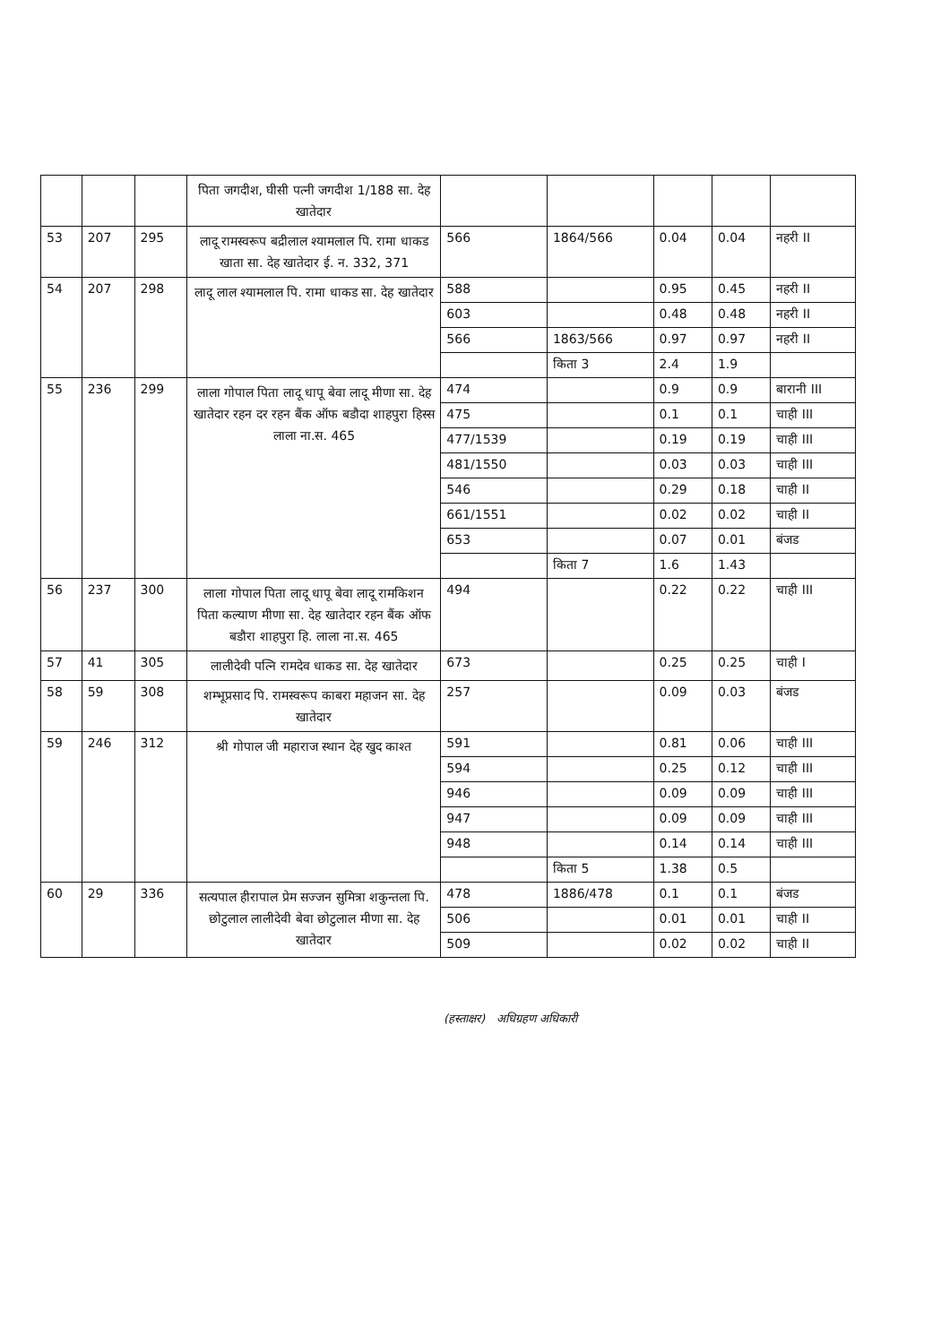| | | | पिता जगदीश, घीसी पत्नी जगदीश 1/188 सा. देह खातेदार | | | | | |
| 53 | 207 | 295 | लादू रामस्वरूप बद्रीलाल श्यामलाल पि. रामा धाकड खाता सा. देह खातेदार ई. न. 332, 371 | 566 | 1864/566 | 0.04 | 0.04 | नहरी II |
| 54 | 207 | 298 | लादू लाल श्यामलाल पि. रामा धाकड सा. देह खातेदार | 588 | | 0.95 | 0.45 | नहरी II |
| | | | | 603 | | 0.48 | 0.48 | नहरी II |
| | | | | 566 | 1863/566 | 0.97 | 0.97 | नहरी II |
| | | | | | किता 3 | 2.4 | 1.9 | |
| 55 | 236 | 299 | लाला गोपाल पिता लादू धापू बेवा लादू मीणा सा. देह खातेदार रहन दर रहन बैंक ऑफ बडौदा शाहपुरा हिस्स लाला ना.स. 465 | 474 | | 0.9 | 0.9 | बारानी III |
| | | | | 475 | | 0.1 | 0.1 | चाही III |
| | | | | 477/1539 | | 0.19 | 0.19 | चाही III |
| | | | | 481/1550 | | 0.03 | 0.03 | चाही III |
| | | | | 546 | | 0.29 | 0.18 | चाही II |
| | | | | 661/1551 | | 0.02 | 0.02 | चाही II |
| | | | | 653 | | 0.07 | 0.01 | बंजड |
| | | | | | किता 7 | 1.6 | 1.43 | |
| 56 | 237 | 300 | लाला गोपाल पिता लादू धापू बेवा लादू रामकिशन पिता कल्याण मीणा सा. देह खातेदार रहन बैंक ऑफ बडौरा शाहपुरा हि. लाला ना.स. 465 | 494 | | 0.22 | 0.22 | चाही III |
| 57 | 41 | 305 | लालीदेवी पत्नि रामदेव धाकड सा. देह खातेदार | 673 | | 0.25 | 0.25 | चाही I |
| 58 | 59 | 308 | शम्भूप्रसाद पि. रामस्वरूप काबरा महाजन सा. देह खातेदार | 257 | | 0.09 | 0.03 | बंजड |
| 59 | 246 | 312 | श्री गोपाल जी महाराज स्थान देह खुद काश्त | 591 | | 0.81 | 0.06 | चाही III |
| | | | | 594 | | 0.25 | 0.12 | चाही III |
| | | | | 946 | | 0.09 | 0.09 | चाही III |
| | | | | 947 | | 0.09 | 0.09 | चाही III |
| | | | | 948 | | 0.14 | 0.14 | चाही III |
| | | | | | किता 5 | 1.38 | 0.5 | |
| 60 | 29 | 336 | सत्यपाल हीरापाल प्रेम सज्जन सुमित्रा शकुन्तला पि. छोटुलाल लालीदेवी बेवा छोटुलाल मीणा सा. देह खातेदार | 478 | 1886/478 | 0.1 | 0.1 | बंजड |
| | | | | 506 | | 0.01 | 0.01 | चाही II |
| | | | | 509 | | 0.02 | 0.02 | चाही II |
(हस्ताक्षर) अधिग्रहण अधिकारी